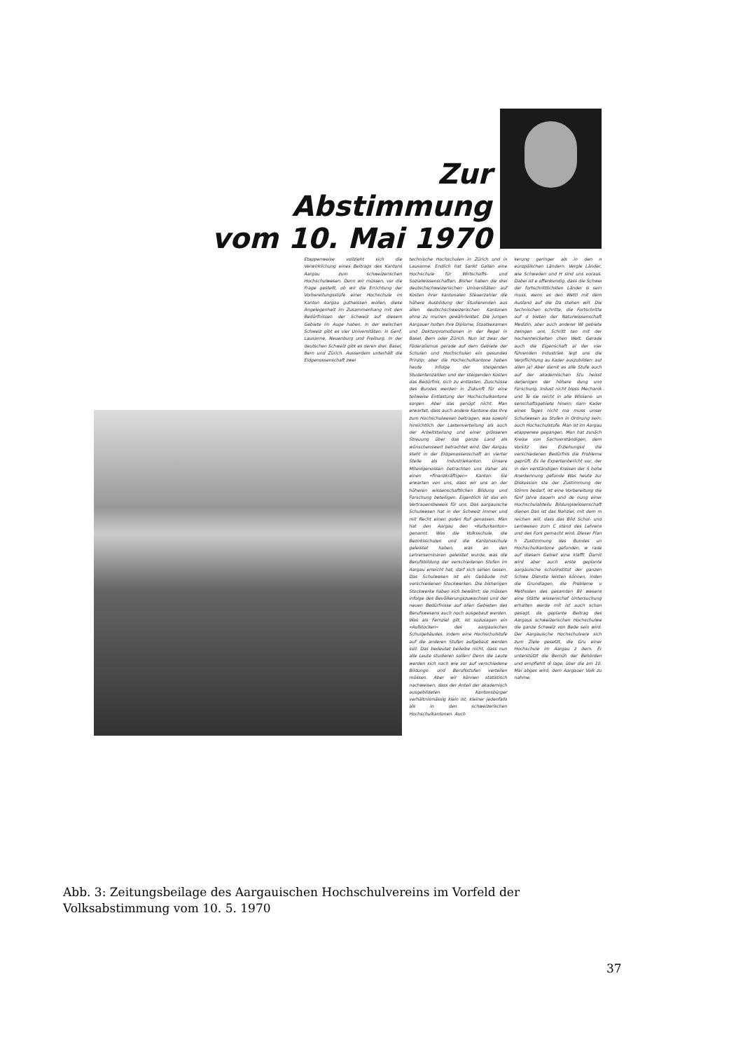Zur
Abstimmung
vom 10. Mai 1970
Etappenweise vollzieht sich die Verwirklichung eines Beitrags des Kantons Aargau zum schweizerischen Hochschulwesen. Denn wir müssen, vor die Frage gestellt, ob wir die Errichtung der Vorbereitungsstufe einer Hochschule im Kanton Aargau gutheissen wollen, diese Angelegenheit im Zusammenhang mit den Bedürfnissen der Schweiz auf diesem Gebiete im Auge haben. In der welschen Schweiz gibt es vier Universitäten: in Genf, Lausanne, Neuenburg und Freiburg. In der deutschen Schweiz gibt es deren drei: Basel, Bern und Zürich. Ausserdem unterhält die Eidgenossenschaft zwei
technische Hochschulen in Zürich und in Lausanne. Endlich hat Sankt Gallen eine Hochschule für Wirtschafts- und Sozialwissenschaften. Bisher haben die drei deutschschweizerischen Universitäten auf Kosten ihrer kantonalen Steuerzahler die höhere Ausbildung der Studierenden aus allen deutschschweizerischen Kantonen ohne zu murren gewährleistet. Die jungen Aargauer holten ihre Diplome, Staatsexamen und Doktorpromotionen in der Regel in Basel, Bern oder Zürich. Nun ist zwar der Föderalismus gerade auf dem Gebiete der Schulen und Hochschulen ein gesundes Prinzip; aber die Hochschulkantone haben heute infolge der steigenden Studentenzahlen und der steigenden Kosten das Bedürfnis, sich zu entlasten. Zuschüsse des Bundes werden in Zukunft für eine teilweise Entlastung der Hochschulkantone sorgen. Aber das genügt nicht. Man erwartet, dass auch andere Kantone das Ihre zum Hochschulwesen beitragen, was sowohl hinsichtlich der Lastenverteilung als auch der Arbeitsteilung und einer grösseren Streuung über das ganze Land als wünschenswert betrachtet wird. Der Aargau steht in der Eidgenossenschaft an vierter Stelle als Industriekanton. Unsere Miteidgenossen betrachten uns daher als einen «finanzkräftigen» Kanton. Sie erwarten von uns, dass wir uns an der höheren wissenschaftlichen Bildung und Forschung beteiligen. Eigentlich ist das ein Vertrauensbeweis für uns. Das aargauische Schulwesen hat in der Schweiz immer und mit Recht einen guten Ruf genossen. Man hat den Aargau den «Kulturkanton» genannt. Was die Volksschule, die Bezirksschulen und die Kantonsschule geleistet haben, was an den Lehrerseminaren geleistet wurde, was die Berufsbildung der verschiedenen Stufen im Aargau erreicht hat, darf sich sehen lassen. Das Schulwesen ist ein Gebäude mit verschiedenen Stockwerken. Die bisherigen Stockwerke haben sich bewährt; sie müssen infolge des Bevölkerungszuwachses und der neuen Bedürfnisse auf allen Gebieten des Berufswesens auch noch ausgebaut werden. Was als Fernziel gilt, ist sozusagen ein «Aufstocken» des aargauischen Schulgebäudes, indem eine Hochschulstufe auf die anderen Stufen aufgebaut werden soll. Das bedeutet beileibe nicht, dass nun alle Leute studieren sollen! Denn die Leute werden sich nach wie vor auf verschiedene Bildungs- und Berufsstufen verteilen müssen. Aber wir können statistisch nachweisen, dass der Anteil der akademisch ausgebildeten Kantonsbürger verhältnismässig klein ist, kleiner jedenfalls als in den schweizerischen Hochschulkantonen. Auch
kerung geringer als in den n europäischen Ländern. Vergle Länder, wie Schweden und H sind uns voraus. Dabei ist e offenkundig, dass die Schwei der fortschrittlichsten Länder is sein muss, wenn es den Wettl mit dem Ausland auf die Da stehen will. Die technischen schritte, die Fortschritte auf d bieten der Naturwissenschaft Medizin, aber auch anderer Wi gebiete zwingen uns, Schritt ten mit der hochentwickelten chen Welt. Gerade auch die Eigenschaft al der vier führenden Industriek legt uns die Verpflichtung au Kader auszubilden: auf allen ja! Aber damit es alle Stufe auch auf der akademischen Stu heisst derjenigen der höhere dung und Forschung. Indust nicht bloss Mechanik und Te sie reicht in alle Wissens- un senschaftsgebiete hinein; dam Kader eines Tages nicht ma muss unser Schulwesen au Stufen in Ordnung sein: auch Hochschulstufe. Man ist im Aargau etappenwe gegangen. Man hat zunäch Kreise von Sachverständigen, dem Vorsitz des Erziehungsd die verschiedenen Bedürfnis die Probleme geprüft. Es lie Expertenbericht vor, der in den verständigen Kreisen der S hohe Anerkennung gefunde Was heute zur Diskussion ste der Zustimmung der Stimm bedarf, ist eine Vorbereitung die fünf Jahre dauern und de nung einer Hochschulabteilu Bildungswissenschaft dienen Das ist das Nahziel, mit dem m reichen will, dass das Bild Schul- und Lernwesen zum C stand des Lehrens und des Fors gemacht wird. Dieser Plan h Zustimmung des Bundes un Hochschulkantone gefunden, w rade auf diesem Gebiet eine klafft. Damit wird aber auch erste geplante aargauische schulinstitut der ganzen Schwe Dienste leisten können, inden die Grundlagen, die Probleme u Methoden des gesamten Bil wesens eine Stätte wissenschaf Untersuchung erhalten werde mit ist auch schon gesagt, da geplante Beitrag des Aargaus schweizerischen Hochschulwe die ganze Schweiz von Bede sein wird. Der Aargauische Hochschulvere sich zum Ziele gesetzt, die Gru einer Hochschule im Aargau z dern. Er unterstützt die Bemüh der Behörden und empfiehlt di lage, über die am 10. Mai abges wird, dem Aargauer Volk zu nahme.
Abb. 3: Zeitungsbeilage des Aargauischen Hochschulvereins im Vorfeld der Volksabstimmung vom 10. 5. 1970
37